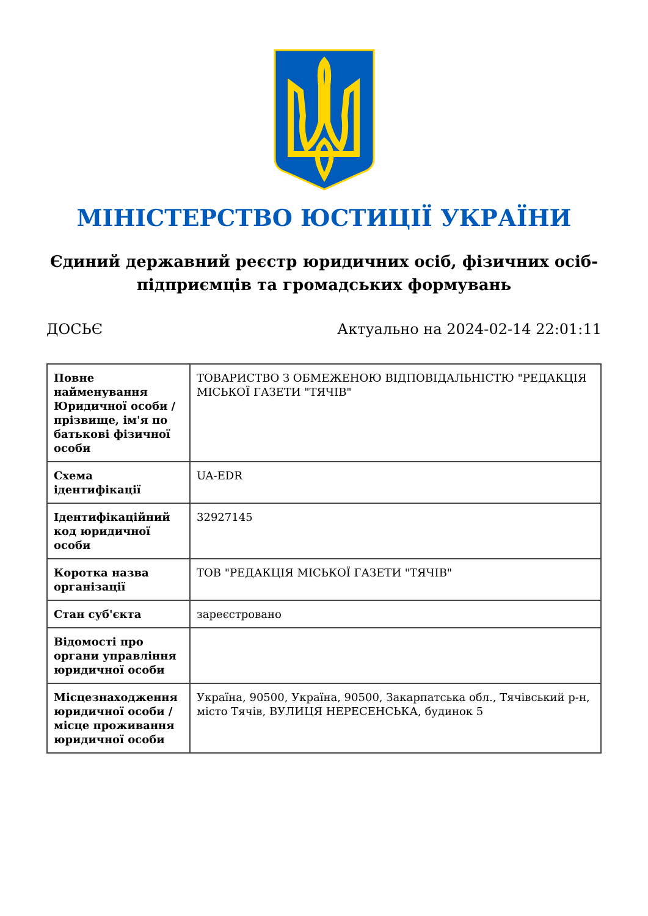МІНІСТЕРСТВО ЮСТИЦІЇ УКРАЇНИ
Єдиний державний реєстр юридичних осіб, фізичних осіб-підприємців та громадських формувань
ДОСЬЄ Актуально на 2024-02-14 22:01:11
| Повне найменування Юридичної особи / прізвище, ім'я по батькові фізичної особи | ТОВАРИСТВО З ОБМЕЖЕНОЮ ВІДПОВІДАЛЬНІСТЮ "РЕДАКЦІЯ МІСЬКОЇ ГАЗЕТИ "ТЯЧІВ" |
| Схема ідентифікації | UA-EDR |
| Ідентифікаційний код юридичної особи | 32927145 |
| Коротка назва організації | ТОВ "РЕДАКЦІЯ МІСЬКОЇ ГАЗЕТИ "ТЯЧІВ" |
| Стан суб'єкта | зареєстровано |
| Відомості про органи управління юридичної особи | |
| Місцезнаходження юридичної особи / місце проживання юридичної особи | Україна, 90500, Україна, 90500, Закарпатська обл., Тячівський р-н, місто Тячів, ВУЛИЦЯ НЕРЕСЕНСЬКА, будинок 5 |